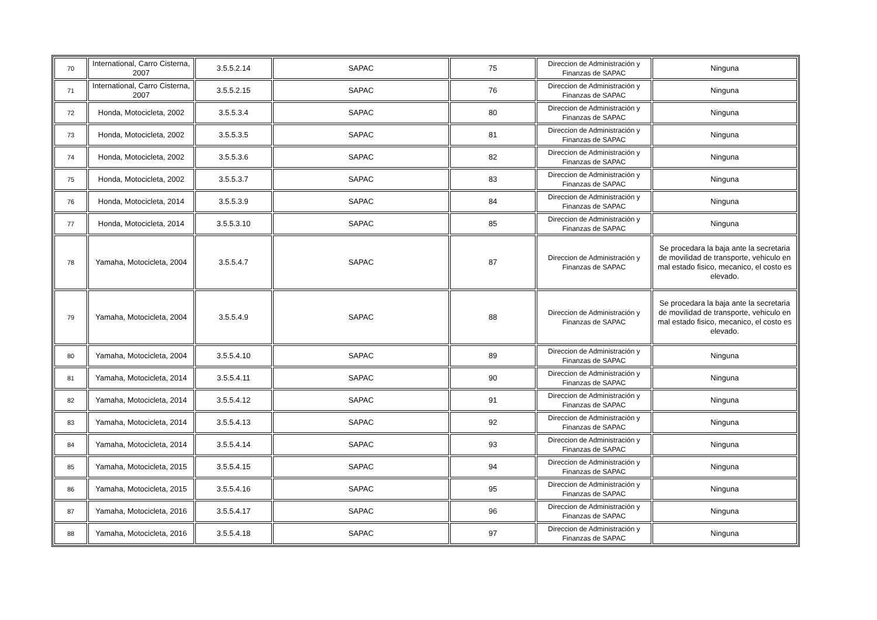| 70 | International, Carro Cisterna, 2007 | 3.5.5.2.14 | SAPAC | 75 | Direccion de Administración y Finanzas de SAPAC | Ninguna |
| 71 | International, Carro Cisterna, 2007 | 3.5.5.2.15 | SAPAC | 76 | Direccion de Administración y Finanzas de SAPAC | Ninguna |
| 72 | Honda, Motocicleta, 2002 | 3.5.5.3.4 | SAPAC | 80 | Direccion de Administración y Finanzas de SAPAC | Ninguna |
| 73 | Honda, Motocicleta, 2002 | 3.5.5.3.5 | SAPAC | 81 | Direccion de Administración y Finanzas de SAPAC | Ninguna |
| 74 | Honda, Motocicleta, 2002 | 3.5.5.3.6 | SAPAC | 82 | Direccion de Administración y Finanzas de SAPAC | Ninguna |
| 75 | Honda, Motocicleta, 2002 | 3.5.5.3.7 | SAPAC | 83 | Direccion de Administración y Finanzas de SAPAC | Ninguna |
| 76 | Honda, Motocicleta, 2014 | 3.5.5.3.9 | SAPAC | 84 | Direccion de Administración y Finanzas de SAPAC | Ninguna |
| 77 | Honda, Motocicleta, 2014 | 3.5.5.3.10 | SAPAC | 85 | Direccion de Administración y Finanzas de SAPAC | Ninguna |
| 78 | Yamaha, Motocicleta, 2004 | 3.5.5.4.7 | SAPAC | 87 | Direccion de Administración y Finanzas de SAPAC | Se procedara la baja ante la secretaria de movilidad de transporte, vehiculo en mal estado fisico, mecanico, el costo es elevado. |
| 79 | Yamaha, Motocicleta, 2004 | 3.5.5.4.9 | SAPAC | 88 | Direccion de Administración y Finanzas de SAPAC | Se procedara la baja ante la secretaria de movilidad de transporte, vehiculo en mal estado fisico, mecanico, el costo es elevado. |
| 80 | Yamaha, Motocicleta, 2004 | 3.5.5.4.10 | SAPAC | 89 | Direccion de Administración y Finanzas de SAPAC | Ninguna |
| 81 | Yamaha, Motocicleta, 2014 | 3.5.5.4.11 | SAPAC | 90 | Direccion de Administración y Finanzas de SAPAC | Ninguna |
| 82 | Yamaha, Motocicleta, 2014 | 3.5.5.4.12 | SAPAC | 91 | Direccion de Administración y Finanzas de SAPAC | Ninguna |
| 83 | Yamaha, Motocicleta, 2014 | 3.5.5.4.13 | SAPAC | 92 | Direccion de Administración y Finanzas de SAPAC | Ninguna |
| 84 | Yamaha, Motocicleta, 2014 | 3.5.5.4.14 | SAPAC | 93 | Direccion de Administración y Finanzas de SAPAC | Ninguna |
| 85 | Yamaha, Motocicleta, 2015 | 3.5.5.4.15 | SAPAC | 94 | Direccion de Administración y Finanzas de SAPAC | Ninguna |
| 86 | Yamaha, Motocicleta, 2015 | 3.5.5.4.16 | SAPAC | 95 | Direccion de Administración y Finanzas de SAPAC | Ninguna |
| 87 | Yamaha, Motocicleta, 2016 | 3.5.5.4.17 | SAPAC | 96 | Direccion de Administración y Finanzas de SAPAC | Ninguna |
| 88 | Yamaha, Motocicleta, 2016 | 3.5.5.4.18 | SAPAC | 97 | Direccion de Administración y Finanzas de SAPAC | Ninguna |